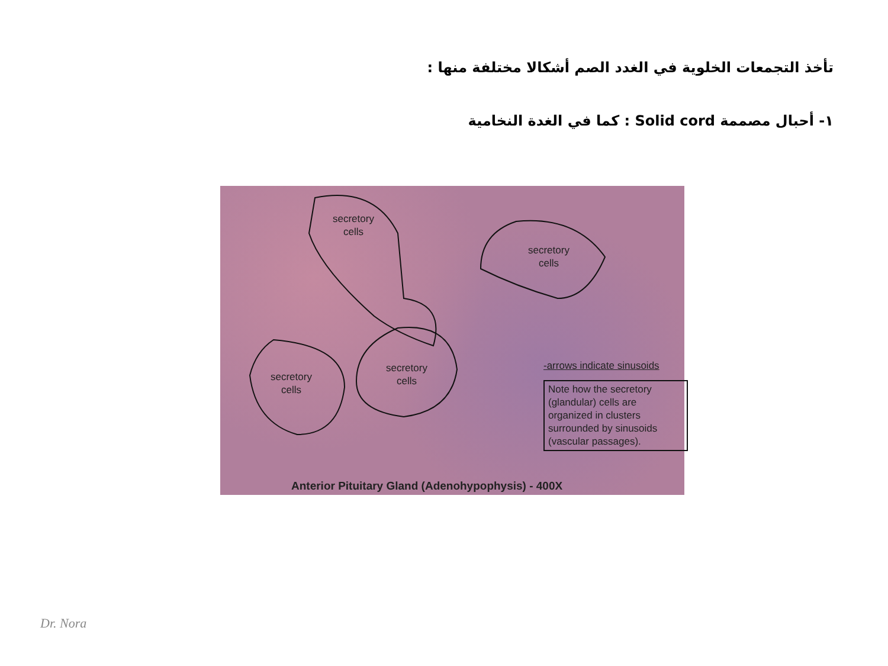تأخذ التجمعات الخلوية في الغدد الصم أشكالا مختلفة منها :
١- أحبال مصممة Solid cord : كما في الغدة النخامية
secretory
cells
secretory
cells
secretory
cells
secretory
cells
-arrows indicate sinusoids
Note how the secretory (glandular) cells are organized in clusters surrounded by sinusoids (vascular passages).
Anterior Pituitary Gland (Adenohypophysis) - 400X
Dr. Nora